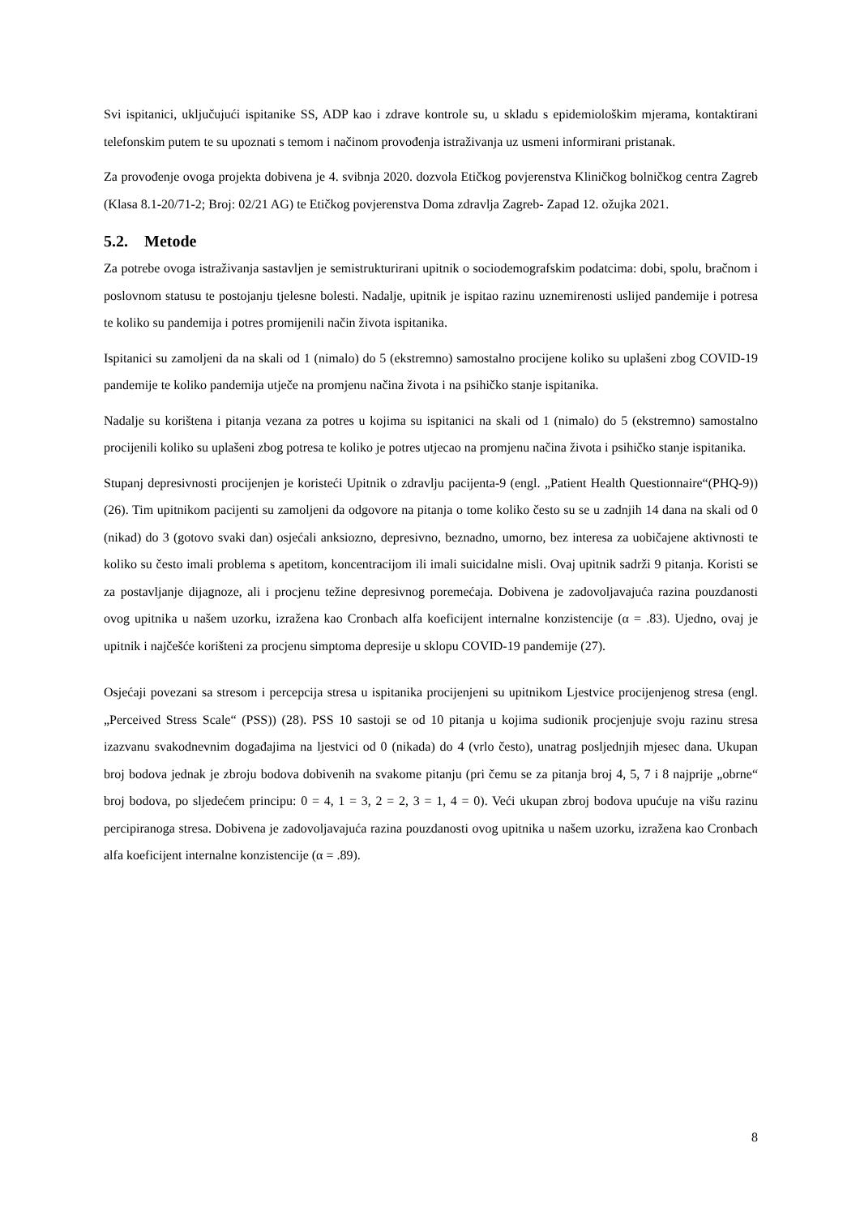Svi ispitanici, uključujući ispitanike SS, ADP kao i zdrave kontrole su, u skladu s epidemiološkim mjerama, kontaktirani telefonskim putem te su upoznati s temom i načinom provođenja istraživanja uz usmeni informirani pristanak.
Za provođenje ovoga projekta dobivena je 4. svibnja 2020. dozvola Etičkog povjerenstva Kliničkog bolničkog centra Zagreb (Klasa 8.1-20/71-2; Broj: 02/21 AG) te Etičkog povjerenstva Doma zdravlja Zagreb- Zapad 12. ožujka 2021.
5.2. Metode
Za potrebe ovoga istraživanja sastavljen je semistrukturirani upitnik o sociodemografskim podatcima: dobi, spolu, bračnom i poslovnom statusu te postojanju tjelesne bolesti. Nadalje, upitnik je ispitao razinu uznemirenosti uslijed pandemije i potresa te koliko su pandemija i potres promijenili način života ispitanika.
Ispitanici su zamoljeni da na skali od 1 (nimalo) do 5 (ekstremno) samostalno procijene koliko su uplašeni zbog COVID-19 pandemije te koliko pandemija utječe na promjenu načina života i na psihičko stanje ispitanika.
Nadalje su korištena i pitanja vezana za potres u kojima su ispitanici na skali od 1 (nimalo) do 5 (ekstremno) samostalno procijenili koliko su uplašeni zbog potresa te koliko je potres utjecao na promjenu načina života i psihičko stanje ispitanika.
Stupanj depresivnosti procijenjen je koristeći Upitnik o zdravlju pacijenta-9 (engl. „Patient Health Questionnaire“(PHQ-9))(26). Tim upitnikom pacijenti su zamoljeni da odgovore na pitanja o tome koliko često su se u zadnjih 14 dana na skali od 0 (nikad) do 3 (gotovo svaki dan) osjećali anksiozno, depresivno, beznadno, umorno, bez interesa za uobičajene aktivnosti te koliko su često imali problema s apetitom, koncentracijom ili imali suicidalne misli. Ovaj upitnik sadrži 9 pitanja. Koristi se za postavljanje dijagnoze, ali i procjenu težine depresivnog poremećaja. Dobivena je zadovoljavajuća razina pouzdanosti ovog upitnika u našem uzorku, izražena kao Cronbach alfa koeficijent internalne konzistencije (α = .83). Ujedno, ovaj je upitnik i najčešće korišteni za procjenu simptoma depresije u sklopu COVID-19 pandemije (27).
Osjećaji povezani sa stresom i percepcija stresa u ispitanika procijenjeni su upitnikom Ljestvice procijenjenog stresa (engl. „Perceived Stress Scale“ (PSS)) (28). PSS 10 sastoji se od 10 pitanja u kojima sudionik procjenjuje svoju razinu stresa izazvanu svakodnevnim događajima na ljestvici od 0 (nikada) do 4 (vrlo često), unatrag posljednjih mjesec dana. Ukupan broj bodova jednak je zbroju bodova dobivenih na svakome pitanju (pri čemu se za pitanja broj 4, 5, 7 i 8 najprije „obrne“ broj bodova, po sljedećem principu: 0 = 4, 1 = 3, 2 = 2, 3 = 1, 4 = 0). Veći ukupan zbroj bodova upućuje na višu razinu percipiranoga stresa. Dobivena je zadovoljavajuća razina pouzdanosti ovog upitnika u našem uzorku, izražena kao Cronbach alfa koeficijent internalne konzistencije (α = .89).
8